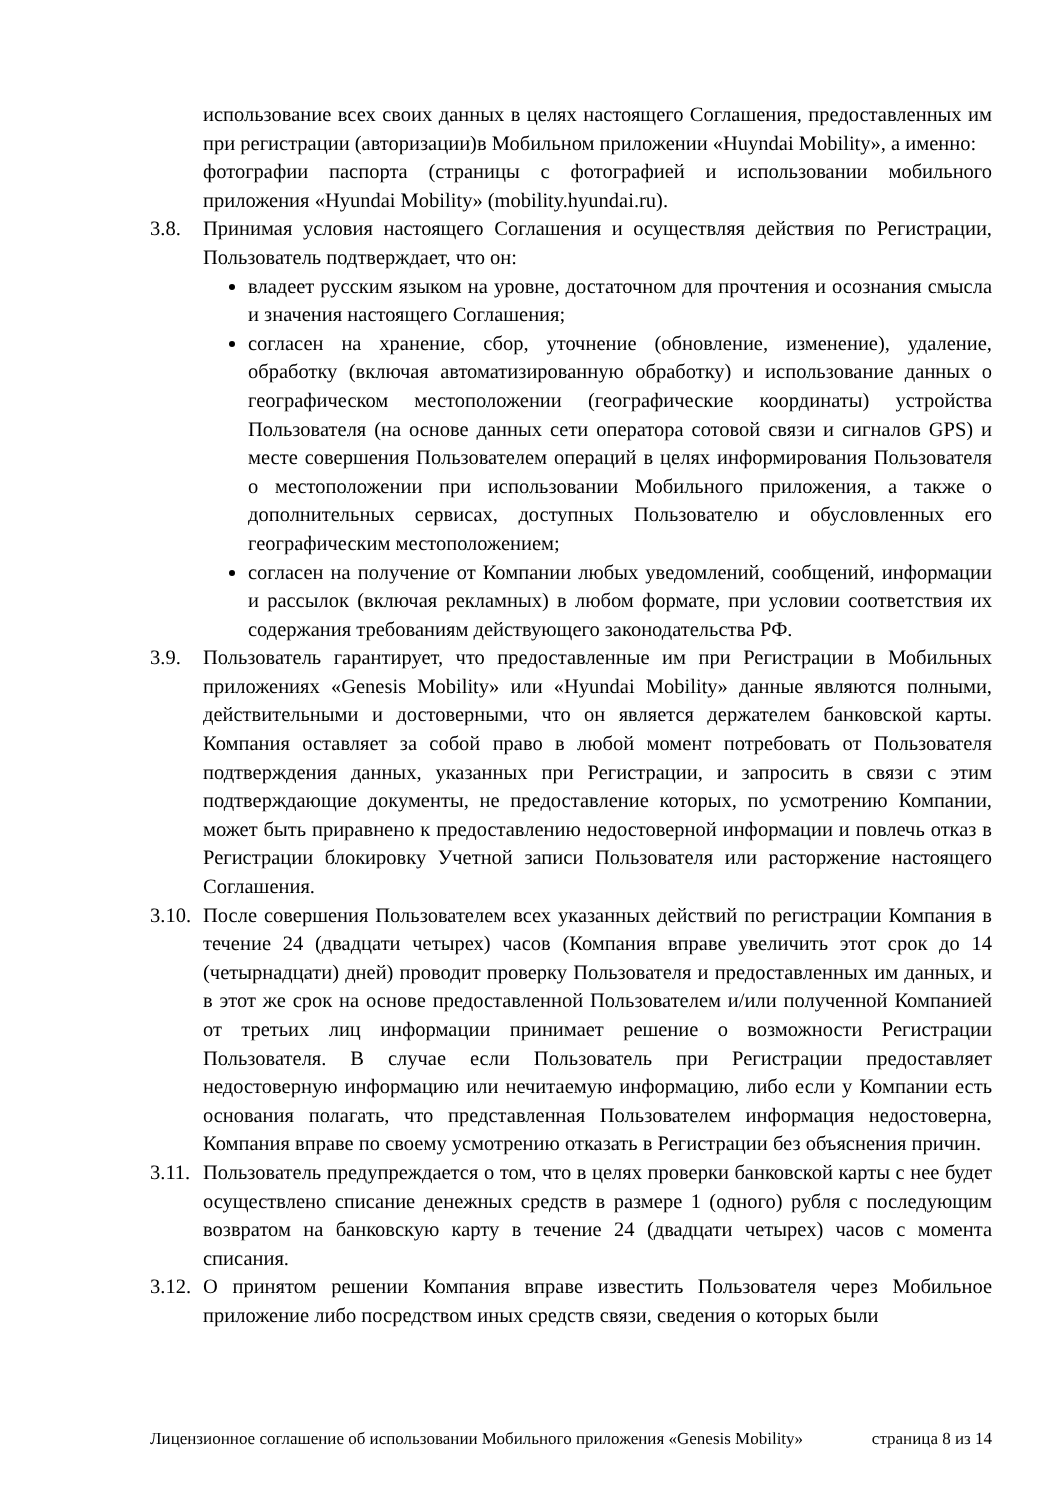использование всех своих данных в целях настоящего Соглашения, предоставленных им при регистрации (авторизации)в Мобильном приложении «Huyndai Mobility», а именно:
фотографии паспорта (страницы с фотографией и использовании мобильного приложения «Hyundai Mobility» (mobility.hyundai.ru).
3.8. Принимая условия настоящего Соглашения и осуществляя действия по Регистрации, Пользователь подтверждает, что он:
владеет русским языком на уровне, достаточном для прочтения и осознания смысла и значения настоящего Соглашения;
согласен на хранение, сбор, уточнение (обновление, изменение), удаление, обработку (включая автоматизированную обработку) и использование данных о географическом местоположении (географические координаты) устройства Пользователя (на основе данных сети оператора сотовой связи и сигналов GPS) и месте совершения Пользователем операций в целях информирования Пользователя о местоположении при использовании Мобильного приложения, а также о дополнительных сервисах, доступных Пользователю и обусловленных его географическим местоположением;
согласен на получение от Компании любых уведомлений, сообщений, информации и рассылок (включая рекламных) в любом формате, при условии соответствия их содержания требованиям действующего законодательства РФ.
3.9. Пользователь гарантирует, что предоставленные им при Регистрации в Мобильных приложениях «Genesis Mobility» или «Hyundai Mobility» данные являются полными, действительными и достоверными, что он является держателем банковской карты. Компания оставляет за собой право в любой момент потребовать от Пользователя подтверждения данных, указанных при Регистрации, и запросить в связи с этим подтверждающие документы, не предоставление которых, по усмотрению Компании, может быть приравнено к предоставлению недостоверной информации и повлечь отказ в Регистрации блокировку Учетной записи Пользователя или расторжение настоящего Соглашения.
3.10. После совершения Пользователем всех указанных действий по регистрации Компания в течение 24 (двадцати четырех) часов (Компания вправе увеличить этот срок до 14 (четырнадцати) дней) проводит проверку Пользователя и предоставленных им данных, и в этот же срок на основе предоставленной Пользователем и/или полученной Компанией от третьих лиц информации принимает решение о возможности Регистрации Пользователя. В случае если Пользователь при Регистрации предоставляет недостоверную информацию или нечитаемую информацию, либо если у Компании есть основания полагать, что представленная Пользователем информация недостоверна, Компания вправе по своему усмотрению отказать в Регистрации без объяснения причин.
3.11. Пользователь предупреждается о том, что в целях проверки банковской карты с нее будет осуществлено списание денежных средств в размере 1 (одного) рубля с последующим возвратом на банковскую карту в течение 24 (двадцати четырех) часов с момента списания.
3.12. О принятом решении Компания вправе известить Пользователя через Мобильное приложение либо посредством иных средств связи, сведения о которых были
Лицензионное соглашение об использовании Мобильного приложения «Genesis Mobility» страница 8 из 14